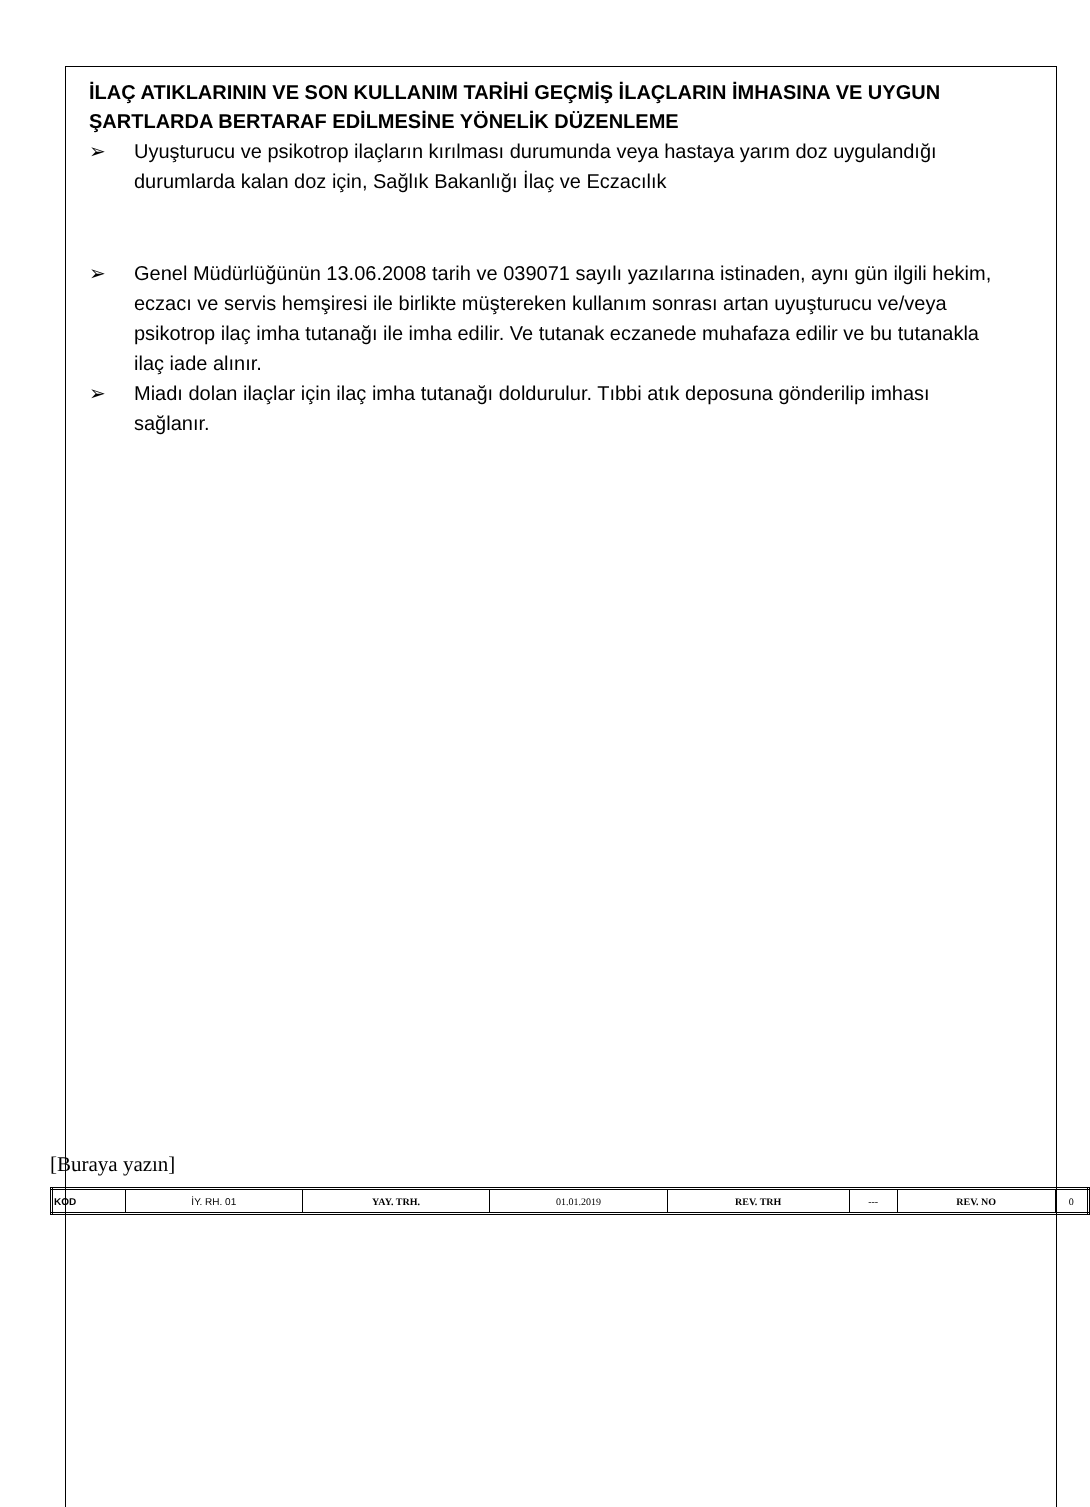İLAÇ ATIKLARININ VE SON KULLANIM TARİHİ GEÇMİŞ İLAÇLARIN İMHASINA VE UYGUN ŞARTLARDA BERTARAF EDİLMESİNE YÖNELİK DÜZENLEME
➢ Uyuşturucu ve psikotrop ilaçların kırılması durumunda veya hastaya yarım doz uygulandığı durumlarda kalan doz için, Sağlık Bakanlığı İlaç ve Eczacılık
➢ Genel Müdürlüğünün 13.06.2008 tarih ve 039071 sayılı yazılarına istinaden, aynı gün ilgili hekim, eczacı ve servis hemşiresi ile birlikte müştereken kullanım sonrası artan uyuşturucu ve/veya psikotrop ilaç imha tutanağı ile imha edilir. Ve tutanak eczanede muhafaza edilir ve bu tutanakla ilaç iade alınır.
➢ Miadı dolan ilaçlar için ilaç imha tutanağı doldurulur. Tıbbi atık deposuna gönderilip imhası sağlanır.
[Buraya yazın]
| KOD | İY. RH. 01 | YAY. TRH. | 01.01.2019 | REV. TRH | --- | REV. NO | 0 |